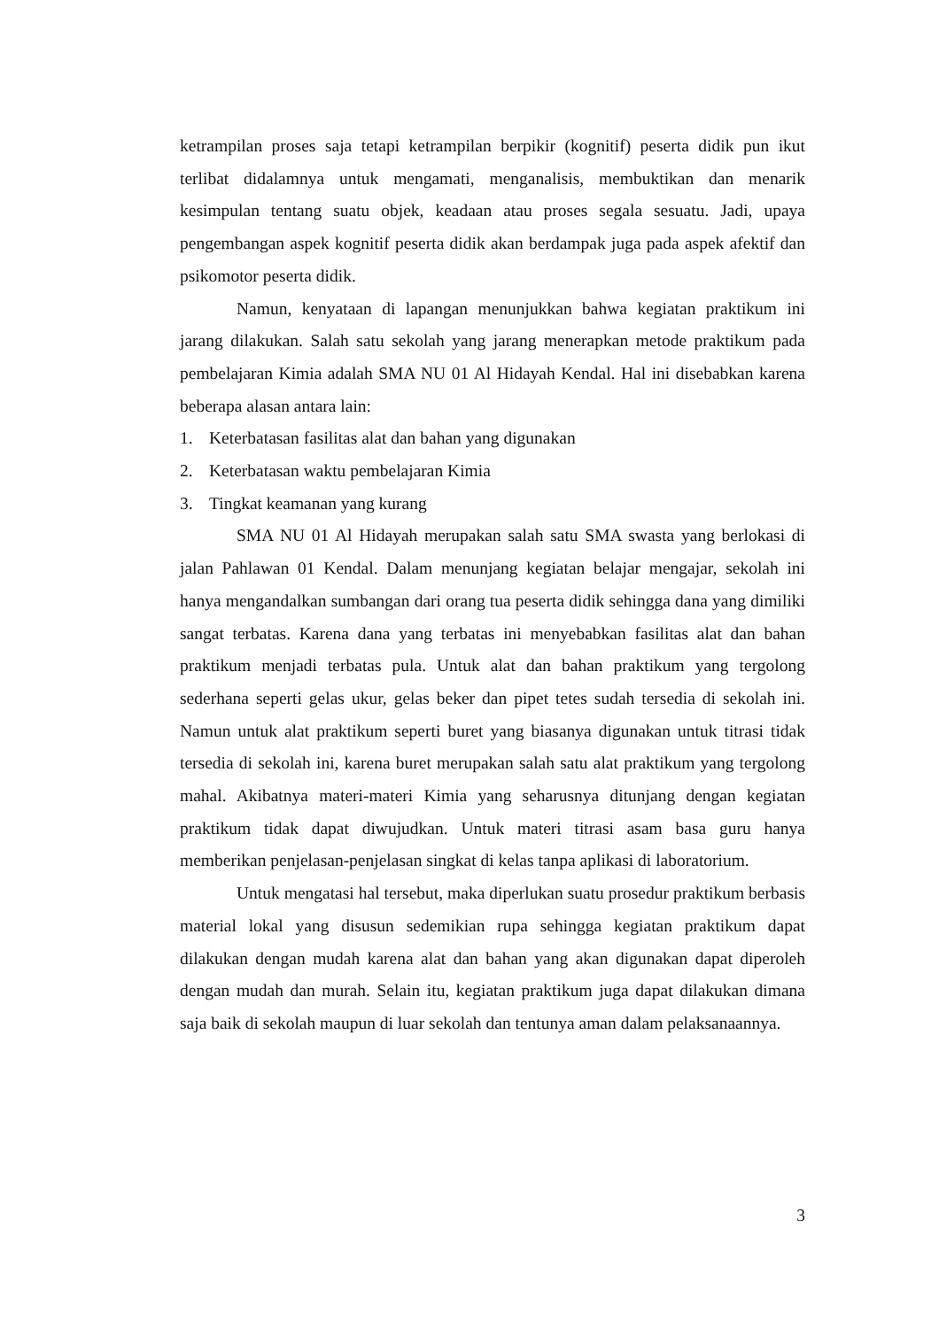ketrampilan proses saja tetapi ketrampilan berpikir (kognitif) peserta didik pun ikut terlibat didalamnya untuk mengamati, menganalisis, membuktikan dan menarik kesimpulan tentang suatu objek, keadaan atau proses segala sesuatu. Jadi, upaya pengembangan aspek kognitif peserta didik akan berdampak juga pada aspek afektif dan psikomotor peserta didik.
Namun, kenyataan di lapangan menunjukkan bahwa kegiatan praktikum ini jarang dilakukan. Salah satu sekolah yang jarang menerapkan metode praktikum pada pembelajaran Kimia adalah SMA NU 01 Al Hidayah Kendal. Hal ini disebabkan karena beberapa alasan antara lain:
1. Keterbatasan fasilitas alat dan bahan yang digunakan
2. Keterbatasan waktu pembelajaran Kimia
3. Tingkat keamanan yang kurang
SMA NU 01 Al Hidayah merupakan salah satu SMA swasta yang berlokasi di jalan Pahlawan 01 Kendal. Dalam menunjang kegiatan belajar mengajar, sekolah ini hanya mengandalkan sumbangan dari orang tua peserta didik sehingga dana yang dimiliki sangat terbatas. Karena dana yang terbatas ini menyebabkan fasilitas alat dan bahan praktikum menjadi terbatas pula. Untuk alat dan bahan praktikum yang tergolong sederhana seperti gelas ukur, gelas beker dan pipet tetes sudah tersedia di sekolah ini. Namun untuk alat praktikum seperti buret yang biasanya digunakan untuk titrasi tidak tersedia di sekolah ini, karena buret merupakan salah satu alat praktikum yang tergolong mahal. Akibatnya materi-materi Kimia yang seharusnya ditunjang dengan kegiatan praktikum tidak dapat diwujudkan. Untuk materi titrasi asam basa guru hanya memberikan penjelasan-penjelasan singkat di kelas tanpa aplikasi di laboratorium.
Untuk mengatasi hal tersebut, maka diperlukan suatu prosedur praktikum berbasis material lokal yang disusun sedemikian rupa sehingga kegiatan praktikum dapat dilakukan dengan mudah karena alat dan bahan yang akan digunakan dapat diperoleh dengan mudah dan murah. Selain itu, kegiatan praktikum juga dapat dilakukan dimana saja baik di sekolah maupun di luar sekolah dan tentunya aman dalam pelaksanaannya.
3